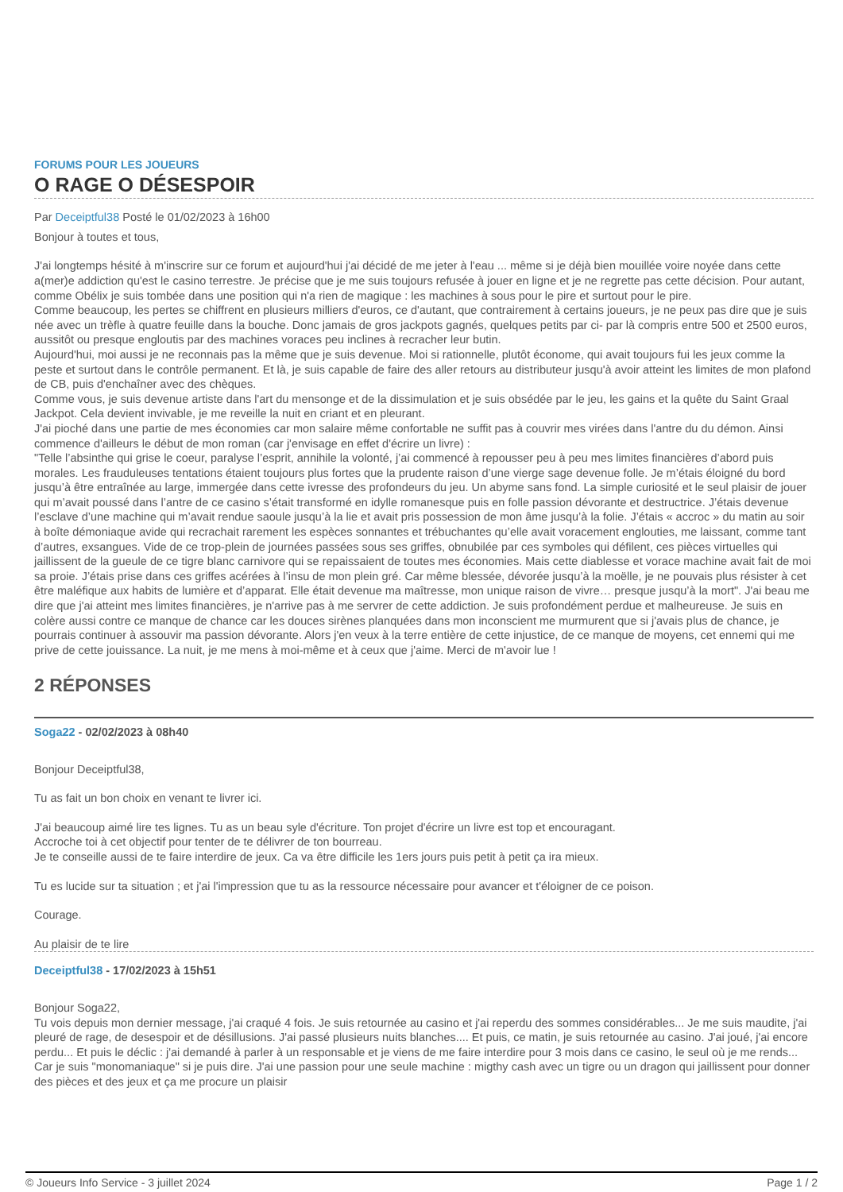FORUMS POUR LES JOUEURS
O RAGE O DÉSESPOIR
Par Deceiptful38 Posté le 01/02/2023 à 16h00
Bonjour à toutes et tous,
J'ai longtemps hésité à m'inscrire sur ce forum et aujourd'hui j'ai décidé de me jeter à l'eau ... même si je déjà bien mouillée voire noyée dans cette a(mer)e addiction qu'est le casino terrestre. Je précise que je me suis toujours refusée à jouer en ligne et je ne regrette pas cette décision. Pour autant, comme Obélix je suis tombée dans une position qui n'a rien de magique : les machines à sous pour le pire et surtout pour le pire.
Comme beaucoup, les pertes se chiffrent en plusieurs milliers d'euros, ce d'autant, que contrairement à certains joueurs, je ne peux pas dire que je suis née avec un trèfle à quatre feuille dans la bouche. Donc jamais de gros jackpots gagnés, quelques petits par ci- par là compris entre 500 et 2500 euros, aussitôt ou presque engloutis par des machines voraces peu inclines à recracher leur butin.
Aujourd'hui, moi aussi je ne reconnais pas la même que je suis devenue. Moi si rationnelle, plutôt économe, qui avait toujours fui les jeux comme la peste et surtout dans le contrôle permanent. Et là, je suis capable de faire des aller retours au distributeur jusqu'à avoir atteint les limites de mon plafond de CB, puis d'enchaîner avec des chèques.
Comme vous, je suis devenue artiste dans l'art du mensonge et de la dissimulation et je suis obsédée par le jeu, les gains et la quête du Saint Graal Jackpot. Cela devient invivable, je me reveille la nuit en criant et en pleurant.
J'ai pioché dans une partie de mes économies car mon salaire même confortable ne suffit pas à couvrir mes virées dans l'antre du du démon. Ainsi commence d'ailleurs le début de mon roman (car j'envisage en effet d'écrire un livre) :
"Telle l’absinthe qui grise le coeur, paralyse l’esprit, annihile la volonté, j’ai commencé à repousser peu à peu mes limites financières d’abord puis morales. Les frauduleuses tentations étaient toujours plus fortes que la prudente raison d’une vierge sage devenue folle. Je m’étais éloigné du bord jusqu’à être entraînée au large, immergée dans cette ivresse des profondeurs du jeu. Un abyme sans fond. La simple curiosité et le seul plaisir de jouer qui m’avait poussé dans l’antre de ce casino s’était transformé en idylle romanesque puis en folle passion dévorante et destructrice. J’étais devenue l’esclave d’une machine qui m’avait rendue saoule jusqu’à la lie et avait pris possession de mon âme jusqu’à la folie. J’étais « accroc » du matin au soir à boîte démoniaque avide qui recrachait rarement les espèces sonnantes et trébuchantes qu’elle avait voracement englouties, me laissant, comme tant d’autres, exsangues. Vide de ce trop-plein de journées passées sous ses griffes, obnubilée par ces symboles qui défilent, ces pièces virtuelles qui jaillissent de la gueule de ce tigre blanc carnivore qui se repaissaient de toutes mes économies. Mais cette diablesse et vorace machine avait fait de moi sa proie. J’étais prise dans ces griffes acérées à l’insu de mon plein gré. Car même blessée, dévorée jusqu’à la moëlle, je ne pouvais plus résister à cet être maléfique aux habits de lumière et d’apparat. Elle était devenue ma maîtresse, mon unique raison de vivre… presque jusqu’à la mort". J'ai beau me dire que j'ai atteint mes limites financières, je n'arrive pas à me servrer de cette addiction. Je suis profondément perdue et malheureuse. Je suis en colère aussi contre ce manque de chance car les douces sirènes planquées dans mon inconscient me murmurent que si j'avais plus de chance, je pourrais continuer à assouvir ma passion dévorante. Alors j'en veux à la terre entière de cette injustice, de ce manque de moyens, cet ennemi qui me prive de cette jouissance. La nuit, je me mens à moi-même et à ceux que j'aime. Merci de m'avoir lue !
2 RÉPONSES
Soga22 - 02/02/2023 à 08h40
Bonjour Deceiptful38,
Tu as fait un bon choix en venant te livrer ici.
J'ai beaucoup aimé lire tes lignes. Tu as un beau syle d'écriture. Ton projet d'écrire un livre est top et encouragant.
Accroche toi à cet objectif pour tenter de te délivrer de ton bourreau.
Je te conseille aussi de te faire interdire de jeux. Ca va être difficile les 1ers jours puis petit à petit ça ira mieux.
Tu es lucide sur ta situation ; et j'ai l'impression que tu as la ressource nécessaire pour avancer et t'éloigner de ce poison.
Courage.
Au plaisir de te lire
Deceiptful38 - 17/02/2023 à 15h51
Bonjour Soga22,
Tu vois depuis mon dernier message, j'ai craqué 4 fois. Je suis retournée au casino et j'ai reperdu des sommes considérables... Je me suis maudite, j'ai pleuré de rage, de desespoir et de désillusions. J'ai passé plusieurs nuits blanches.... Et puis, ce matin, je suis retournée au casino. J'ai joué, j'ai encore perdu... Et puis le déclic : j'ai demandé à parler à un responsable et je viens de me faire interdire pour 3 mois dans ce casino, le seul où je me rends... Car je suis "monomaniaque" si je puis dire. J'ai une passion pour une seule machine : migthy cash avec un tigre ou un dragon qui jaillissent pour donner des pièces et des jeux et ça me procure un plaisir
© Joueurs Info Service - 3 juillet 2024 Page 1 / 2